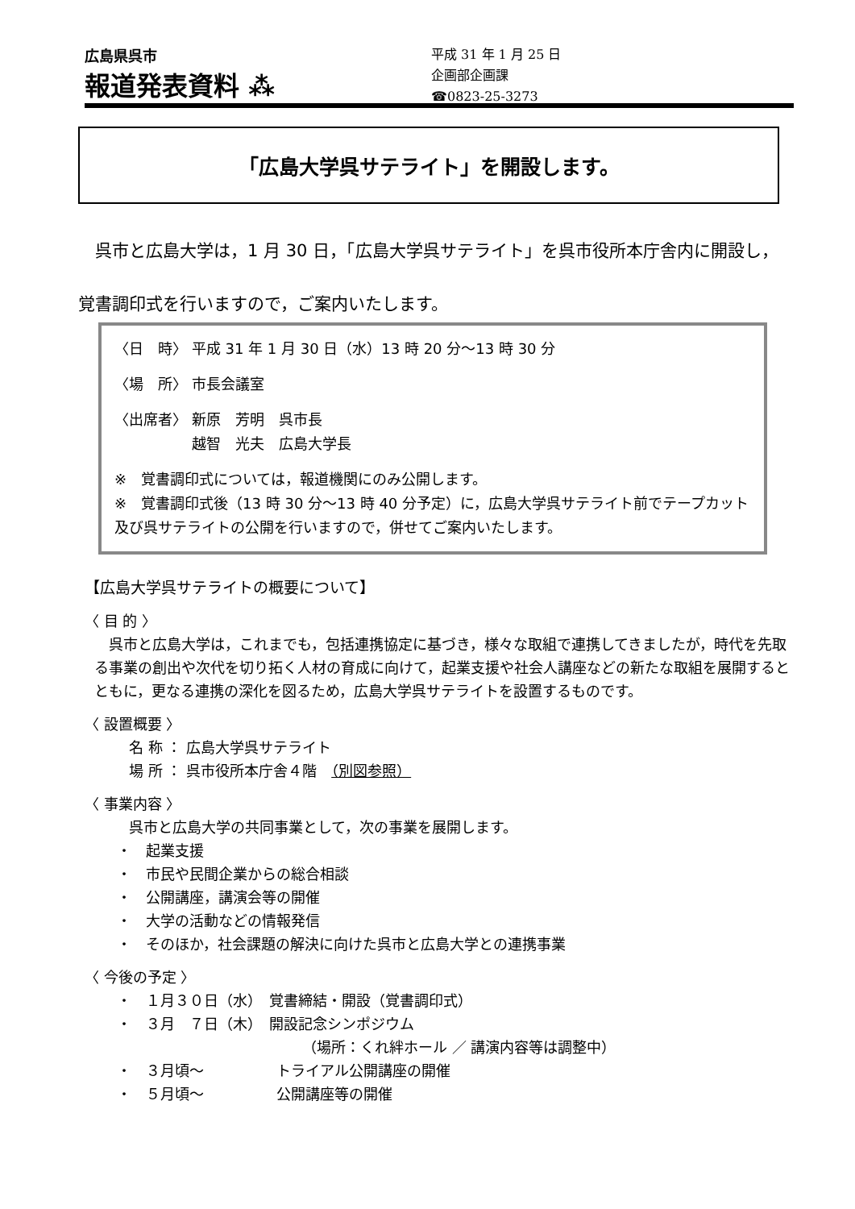広島県呉市
報道発表資料 ⁂
平成 31 年 1 月 25 日
企画部企画課
☎0823-25-3273
「広島大学呉サテライト」を開設します。
　呉市と広島大学は，1 月 30 日，「広島大学呉サテライト」を呉市役所本庁舎内に開設し，覚書調印式を行いますので，ご案内いたします。
〈日　時〉 平成 31 年 1 月 30 日（水）13 時 20 分～13 時 30 分
〈場　所〉 市長会議室
〈出席者〉 新原　芳明　呉市長
　　　　　 越智　光夫　広島大学長
※　覚書調印式については，報道機関にのみ公開します。
※　覚書調印式後（13 時 30 分～13 時 40 分予定）に，広島大学呉サテライト前でテープカット及び呉サテライトの公開を行いますので，併せてご案内いたします。
【広島大学呉サテライトの概要について】
〈 目 的 〉
　呉市と広島大学は，これまでも，包括連携協定に基づき，様々な取組で連携してきましたが，時代を先取る事業の創出や次代を切り拓く人材の育成に向けて，起業支援や社会人講座などの新たな取組を展開するとともに，更なる連携の深化を図るため，広島大学呉サテライトを設置するものです。
〈 設置概要 〉
名 称 ： 広島大学呉サテライト
場 所 ： 呉市役所本庁舎４階　（別図参照）
〈 事業内容 〉
呉市と広島大学の共同事業として，次の事業を展開します。
・　起業支援
・　市民や民間企業からの総合相談
・　公開講座，講演会等の開催
・　大学の活動などの情報発信
・　そのほか，社会課題の解決に向けた呉市と広島大学との連携事業
〈 今後の予定 〉
・　１月３０日（水）　覚書締結・開設（覚書調印式）
・　３月　７日（木）　開設記念シンポジウム
（場所：くれ絆ホール ／ 講演内容等は調整中）
・　３月頃～　　　　　トライアル公開講座の開催
・　５月頃～　　　　　公開講座等の開催